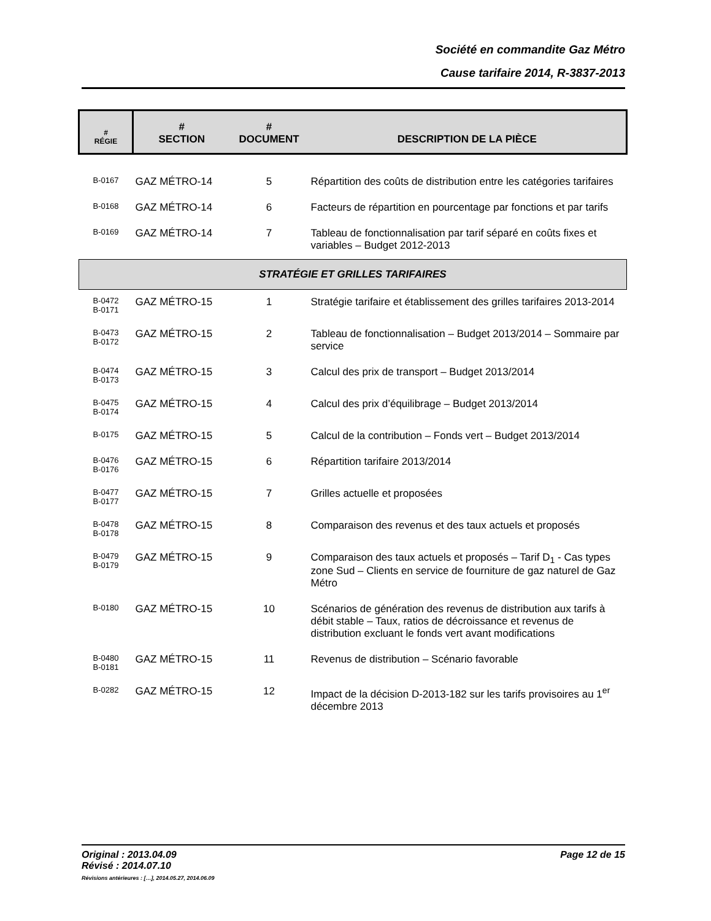Société en commandite Gaz Métro
Cause tarifaire 2014, R-3837-2013
| # RÉGIE | # SECTION | # DOCUMENT | DESCRIPTION DE LA PIÈCE |
| --- | --- | --- | --- |
| B-0167 | GAZ MÉTRO-14 | 5 | Répartition des coûts de distribution entre les catégories tarifaires |
| B-0168 | GAZ MÉTRO-14 | 6 | Facteurs de répartition en pourcentage par fonctions et par tarifs |
| B-0169 | GAZ MÉTRO-14 | 7 | Tableau de fonctionnalisation par tarif séparé en coûts fixes et variables – Budget 2012-2013 |
| STRATÉGIE ET GRILLES TARIFAIRES | | | |
| B-0472 B-0171 | GAZ MÉTRO-15 | 1 | Stratégie tarifaire et établissement des grilles tarifaires 2013-2014 |
| B-0473 B-0172 | GAZ MÉTRO-15 | 2 | Tableau de fonctionnalisation – Budget 2013/2014 – Sommaire par service |
| B-0474 B-0173 | GAZ MÉTRO-15 | 3 | Calcul des prix de transport – Budget 2013/2014 |
| B-0475 B-0174 | GAZ MÉTRO-15 | 4 | Calcul des prix d’équilibrage – Budget 2013/2014 |
| B-0175 | GAZ MÉTRO-15 | 5 | Calcul de la contribution – Fonds vert – Budget 2013/2014 |
| B-0476 B-0176 | GAZ MÉTRO-15 | 6 | Répartition tarifaire 2013/2014 |
| B-0477 B-0177 | GAZ MÉTRO-15 | 7 | Grilles actuelle et proposées |
| B-0478 B-0178 | GAZ MÉTRO-15 | 8 | Comparaison des revenus et des taux actuels et proposés |
| B-0479 B-0179 | GAZ MÉTRO-15 | 9 | Comparaison des taux actuels et proposés – Tarif D<sub>1</sub> - Cas types zone Sud – Clients en service de fourniture de gaz naturel de Gaz Métro |
| B-0180 | GAZ MÉTRO-15 | 10 | Scénarios de génération des revenus de distribution aux tarifs à débit stable – Taux, ratios de décroissance et revenus de distribution excluant le fonds vert avant modifications |
| B-0480 B-0181 | GAZ MÉTRO-15 | 11 | Revenus de distribution – Scénario favorable |
| B-0282 | GAZ MÉTRO-15 | 12 | Impact de la décision D-2013-182 sur les tarifs provisoires au 1<sup>er</sup> décembre 2013 |
Original : 2013.04.09 Page 12 de 15
Révisé : 2014.07.10
Révisions antérieures : […], 2014.05.27, 2014.06.09